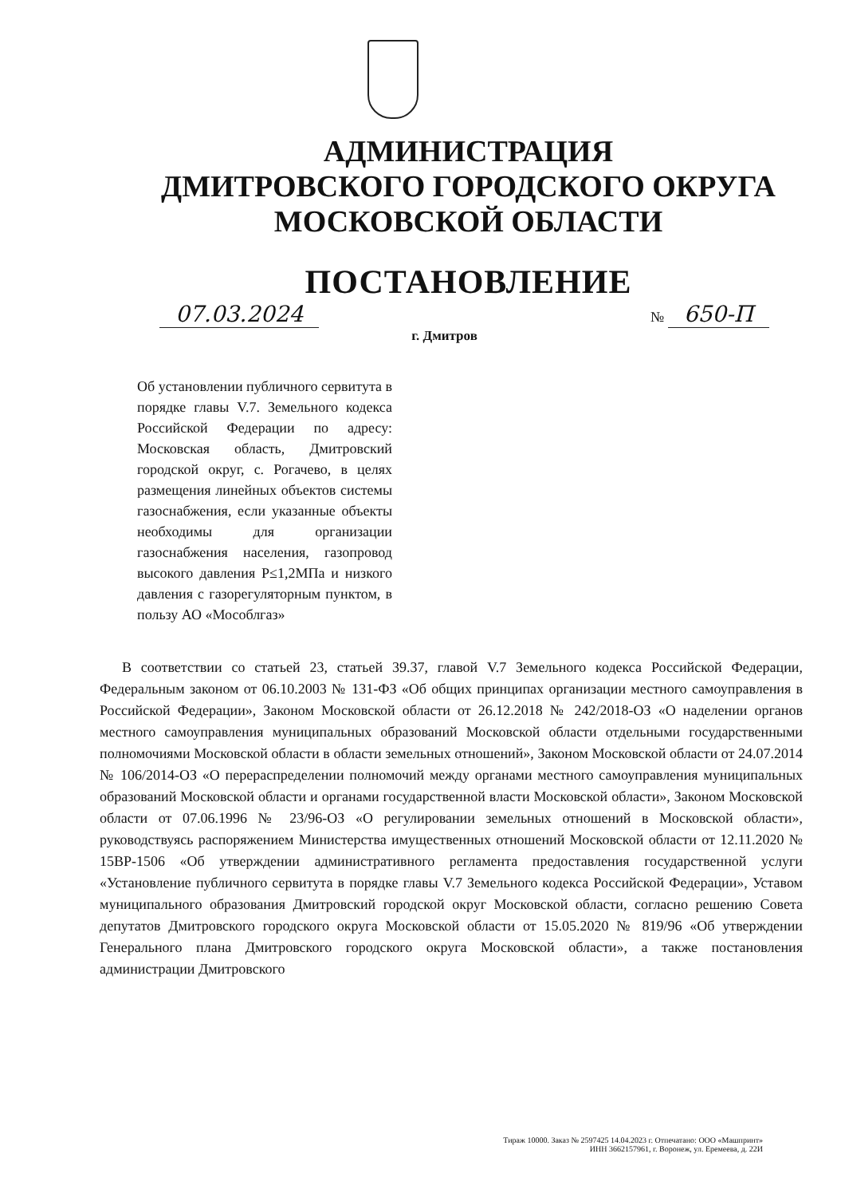АДМИНИСТРАЦИЯ
ДМИТРОВСКОГО ГОРОДСКОГО ОКРУГА
МОСКОВСКОЙ ОБЛАСТИ
ПОСТАНОВЛЕНИЕ
07.03.2024 № 650-П
г. Дмитров
Об установлении публичного сервитута в порядке главы V.7. Земельного кодекса Российской Федерации по адресу: Московская область, Дмитровский городской округ, с. Рогачево, в целях размещения линейных объектов системы газоснабжения, если указанные объекты необходимы для организации газоснабжения населения, газопровод высокого давления P≤1,2МПа и низкого давления с газорегуляторным пунктом, в пользу АО «Мособлгаз»
В соответствии со статьей 23, статьей 39.37, главой V.7 Земельного кодекса Российской Федерации, Федеральным законом от 06.10.2003 № 131-ФЗ «Об общих принципах организации местного самоуправления в Российской Федерации», Законом Московской области от 26.12.2018 № 242/2018-ОЗ «О наделении органов местного самоуправления муниципальных образований Московской области отдельными государственными полномочиями Московской области в области земельных отношений», Законом Московской области от 24.07.2014 № 106/2014-ОЗ «О перераспределении полномочий между органами местного самоуправления муниципальных образований Московской области и органами государственной власти Московской области», Законом Московской области от 07.06.1996 № 23/96-ОЗ «О регулировании земельных отношений в Московской области», руководствуясь распоряжением Министерства имущественных отношений Московской области от 12.11.2020 № 15ВР-1506 «Об утверждении административного регламента предоставления государственной услуги «Установление публичного сервитута в порядке главы V.7 Земельного кодекса Российской Федерации», Уставом муниципального образования Дмитровский городской округ Московской области, согласно решению Совета депутатов Дмитровского городского округа Московской области от 15.05.2020 № 819/96 «Об утверждении Генерального плана Дмитровского городского округа Московской области», а также постановления администрации Дмитровского
Тираж 10000. Заказ № 2597425 14.04.2023 г. Отпечатано: ООО «Машпринт»
ИНН 3662157961, г. Воронеж, ул. Еремеева, д. 22И